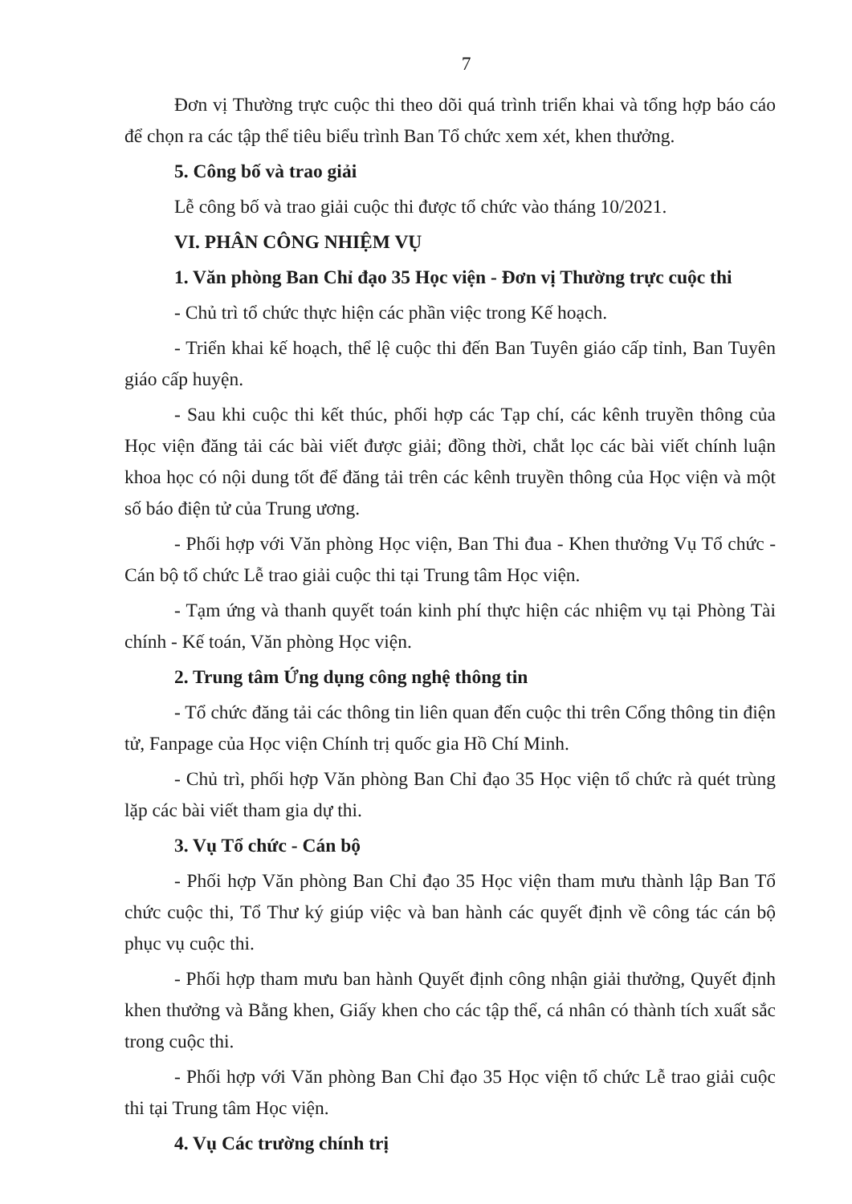7
Đơn vị Thường trực cuộc thi theo dõi quá trình triển khai và tổng hợp báo cáo để chọn ra các tập thể tiêu biểu trình Ban Tổ chức xem xét, khen thưởng.
5. Công bố và trao giải
Lễ công bố và trao giải cuộc thi được tổ chức vào tháng 10/2021.
VI. PHÂN CÔNG NHIỆM VỤ
1. Văn phòng Ban Chỉ đạo 35 Học viện - Đơn vị Thường trực cuộc thi
- Chủ trì tổ chức thực hiện các phần việc trong Kế hoạch.
- Triển khai kế hoạch, thể lệ cuộc thi đến Ban Tuyên giáo cấp tỉnh, Ban Tuyên giáo cấp huyện.
- Sau khi cuộc thi kết thúc, phối hợp các Tạp chí, các kênh truyền thông của Học viện đăng tải các bài viết được giải; đồng thời, chắt lọc các bài viết chính luận khoa học có nội dung tốt để đăng tải trên các kênh truyền thông của Học viện và một số báo điện tử của Trung ương.
- Phối hợp với Văn phòng Học viện, Ban Thi đua - Khen thưởng Vụ Tổ chức - Cán bộ tổ chức Lễ trao giải cuộc thi tại Trung tâm Học viện.
- Tạm ứng và thanh quyết toán kinh phí thực hiện các nhiệm vụ tại Phòng Tài chính - Kế toán, Văn phòng Học viện.
2. Trung tâm Ứng dụng công nghệ thông tin
- Tổ chức đăng tải các thông tin liên quan đến cuộc thi trên Cổng thông tin điện tử, Fanpage của Học viện Chính trị quốc gia Hồ Chí Minh.
- Chủ trì, phối hợp Văn phòng Ban Chỉ đạo 35 Học viện tổ chức rà quét trùng lặp các bài viết tham gia dự thi.
3. Vụ Tổ chức - Cán bộ
- Phối hợp Văn phòng Ban Chỉ đạo 35 Học viện tham mưu thành lập Ban Tổ chức cuộc thi, Tổ Thư ký giúp việc và ban hành các quyết định về công tác cán bộ phục vụ cuộc thi.
- Phối hợp tham mưu ban hành Quyết định công nhận giải thưởng, Quyết định khen thưởng và Bằng khen, Giấy khen cho các tập thể, cá nhân có thành tích xuất sắc trong cuộc thi.
- Phối hợp với Văn phòng Ban Chỉ đạo 35 Học viện tổ chức Lễ trao giải cuộc thi tại Trung tâm Học viện.
4. Vụ Các trường chính trị